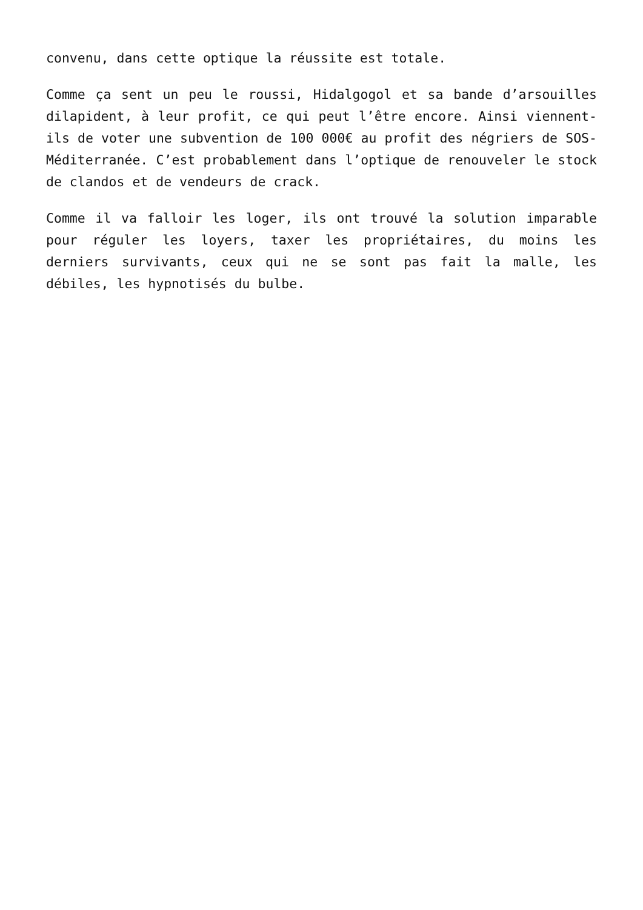convenu, dans cette optique la réussite est totale.
Comme ça sent un peu le roussi, Hidalgogol et sa bande d’arsouilles dilapident, à leur profit, ce qui peut l’être encore. Ainsi viennent-ils de voter une subvention de 100 000€ au profit des négriers de SOS-Méditerranée. C’est probablement dans l’optique de renouveler le stock de clandos et de vendeurs de crack.
Comme il va falloir les loger, ils ont trouvé la solution imparable pour réguler les loyers, taxer les propriétaires, du moins les derniers survivants, ceux qui ne se sont pas fait la malle, les débiles, les hypnotisés du bulbe.